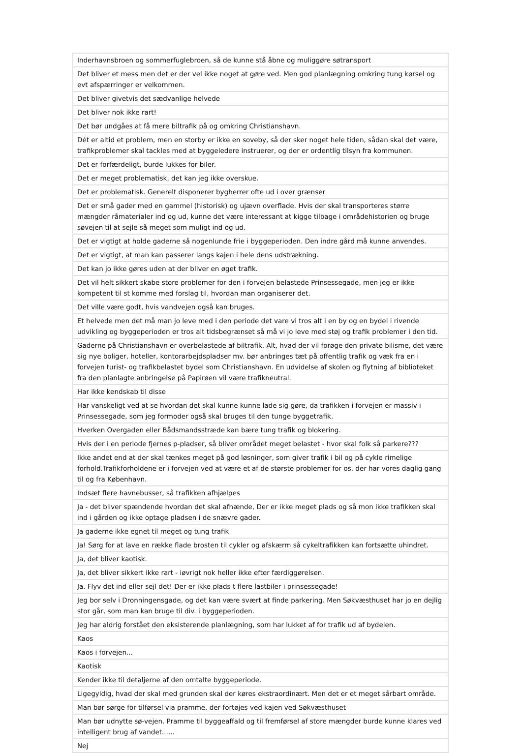| Inderhavnsbroen og sommerfuglebroen, så de kunne stå åbne og muliggøre søtransport |
| Det bliver et mess men det er der vel ikke noget at gøre ved. Men god planlægning omkring tung kørsel og evt afspærringer er velkommen. |
| Det bliver givetvis det sædvanlige helvede |
| Det bliver nok ikke rart! |
| Det bør undgåes at få mere biltrafik på og omkring Christianshavn. |
| Dét er altid et problem, men en storby er ikke en soveby, så der sker noget hele tiden, sådan skal det være, trafikproblemer skal tackles med at byggeledere instruerer, og der er ordentlig tilsyn fra kommunen. |
| Det er forfærdeligt, burde lukkes for biler. |
| Det er meget problematisk, det kan jeg ikke overskue. |
| Det er problematisk. Generelt disponerer bygherrer ofte ud i over grænser |
| Det er små gader med en gammel (historisk) og ujævn overflade. Hvis der skal transporteres større mængder råmaterialer ind og ud, kunne det være interessant at kigge tilbage i områdehistorien og bruge søvejen til at sejle så meget som muligt ind og ud. |
| Det er vigtigt at holde gaderne så nogenlunde frie i byggeperioden. Den indre gård må kunne anvendes. |
| Det er vigtigt, at man kan passerer langs kajen i hele dens udstrækning. |
| Det kan jo ikke gøres uden at der bliver en øget trafik. |
| Det vil helt sikkert skabe store problemer for den i forvejen belastede Prinsessegade, men jeg er ikke kompetent til st komme med forslag til, hvordan man organiserer det. |
| Det ville være godt, hvis vandvejen også kan bruges. |
| Et helvede men det må man jo leve med i den periode det vare vi tros alt i en by og en bydel i rivende udvikling og byggeperioden er tros alt tidsbegrænset så må vi jo leve med støj og trafik problemer i den tid. |
| Gaderne på Christianshavn er overbelastede af biltrafik. Alt, hvad der vil forøge den private bilisme, det være sig nye boliger, hoteller, kontorarbejdspladser mv. bør anbringes tæt på offentlig trafik og væk fra en i forvejen turist- og trafikbelastet bydel som Christianshavn. En udvidelse af skolen og flytning af biblioteket fra den planlagte anbringelse på Papirøen vil være trafikneutral. |
| Har ikke kendskab til disse |
| Har vanskeligt ved at se hvordan det skal kunne kunne lade sig gøre, da trafikken i forvejen er massiv i Prinsessegade, som jeg formoder også skal bruges til den tunge byggetrafik. |
| Hverken Overgaden eller Bådsmandsstræde kan bære tung trafik og blokering. |
| Hvis der i en periode fjernes p-pladser, så bliver området meget belastet - hvor skal folk så parkere??? |
| Ikke andet end at der skal tænkes meget på god løsninger, som giver trafik i bil og på cykle rimelige forhold.Trafikforholdene er i forvejen ved at være et af de største problemer for os, der har vores daglig gang til og fra København. |
| Indsæt flere havnebusser, så trafikken afhjælpes |
| Ja - det bliver spændende hvordan det skal afhænde, Der er ikke meget plads og så mon ikke trafikken skal ind i gården og ikke optage pladsen i de snævre gader. |
| Ja gaderne ikke egnet til meget og tung trafik |
| Ja! Sørg for at lave en række flade brosten til cykler og afskærm så cykeltrafikken kan fortsætte uhindret. |
| Ja, det bliver kaotisk. |
| Ja, det bliver sikkert ikke rart - iøvrigt nok heller ikke efter færdiggørelsen. |
| Ja. Flyv det ind eller sejl det! Der er ikke plads t flere lastbiler i prinsessegade! |
| Jeg bor selv i Dronningensgade, og det kan være svært at finde parkering. Men Søkvæsthuset har jo en dejlig stor går, som man kan bruge til div. i byggeperioden. |
| Jeg har aldrig forstået den eksisterende planlægning, som har lukket af for trafik ud af bydelen. |
| Kaos |
| Kaos i forvejen... |
| Kaotisk |
| Kender ikke til detaljerne af den omtalte byggeperiode. |
| Ligegyldig, hvad der skal med grunden skal der køres ekstraordinært. Men det er et meget sårbart område. |
| Man bør sørge for tilførsel via pramme, der fortøjes ved kajen ved Søkvæsthuset |
| Man bør udnytte sø-vejen. Pramme til byggeaffald og til fremførsel af store mængder burde kunne klares ved intelligent brug af vandet...... |
| Nej |